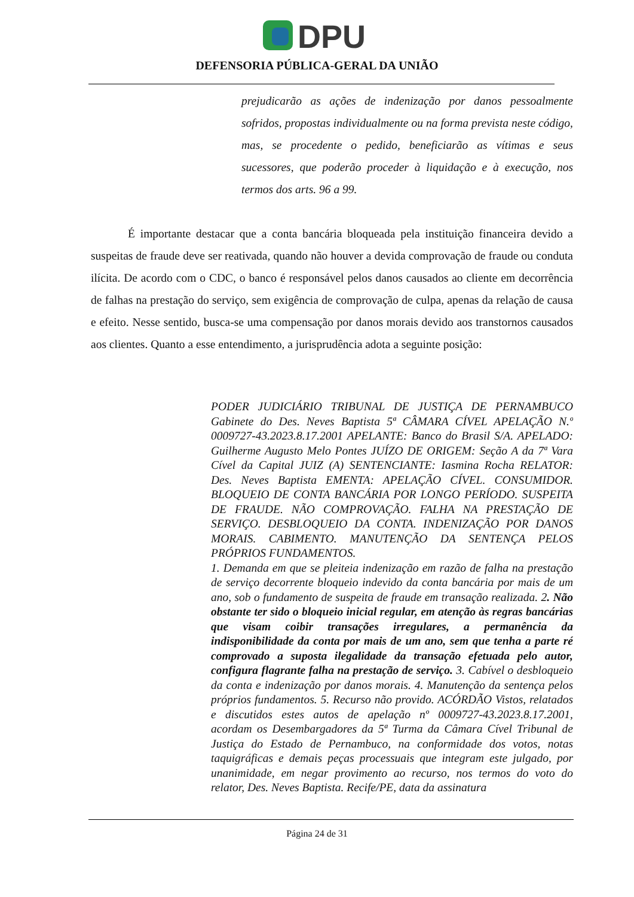DPU
DEFENSORIA PÚBLICA-GERAL DA UNIÃO
prejudicarão as ações de indenização por danos pessoalmente sofridos, propostas individualmente ou na forma prevista neste código, mas, se procedente o pedido, beneficiarão as vítimas e seus sucessores, que poderão proceder à liquidação e à execução, nos termos dos arts. 96 a 99.
É importante destacar que a conta bancária bloqueada pela instituição financeira devido a suspeitas de fraude deve ser reativada, quando não houver a devida comprovação de fraude ou conduta ilícita. De acordo com o CDC, o banco é responsável pelos danos causados ao cliente em decorrência de falhas na prestação do serviço, sem exigência de comprovação de culpa, apenas da relação de causa e efeito. Nesse sentido, busca-se uma compensação por danos morais devido aos transtornos causados aos clientes. Quanto a esse entendimento, a jurisprudência adota a seguinte posição:
PODER JUDICIÁRIO TRIBUNAL DE JUSTIÇA DE PERNAMBUCO Gabinete do Des. Neves Baptista 5ª CÂMARA CÍVEL APELAÇÃO N.º 0009727-43.2023.8.17.2001 APELANTE: Banco do Brasil S/A. APELADO: Guilherme Augusto Melo Pontes JUÍZO DE ORIGEM: Seção A da 7ª Vara Cível da Capital JUIZ (A) SENTENCIANTE: Iasmina Rocha RELATOR: Des. Neves Baptista EMENTA: APELAÇÃO CÍVEL. CONSUMIDOR. BLOQUEIO DE CONTA BANCÁRIA POR LONGO PERÍODO. SUSPEITA DE FRAUDE. NÃO COMPROVAÇÃO. FALHA NA PRESTAÇÃO DE SERVIÇO. DESBLOQUEIO DA CONTA. INDENIZAÇÃO POR DANOS MORAIS. CABIMENTO. MANUTENÇÃO DA SENTENÇA PELOS PRÓPRIOS FUNDAMENTOS.
1. Demanda em que se pleiteia indenização em razão de falha na prestação de serviço decorrente bloqueio indevido da conta bancária por mais de um ano, sob o fundamento de suspeita de fraude em transação realizada. 2. Não obstante ter sido o bloqueio inicial regular, em atenção às regras bancárias que visam coibir transações irregulares, a permanência da indisponibilidade da conta por mais de um ano, sem que tenha a parte ré comprovado a suposta ilegalidade da transação efetuada pelo autor, configura flagrante falha na prestação de serviço. 3. Cabível o desbloqueio da conta e indenização por danos morais. 4. Manutenção da sentença pelos próprios fundamentos. 5. Recurso não provido. ACÓRDÃO Vistos, relatados e discutidos estes autos de apelação nº 0009727-43.2023.8.17.2001, acordam os Desembargadores da 5ª Turma da Câmara Cível Tribunal de Justiça do Estado de Pernambuco, na conformidade dos votos, notas taquigráficas e demais peças processuais que integram este julgado, por unanimidade, em negar provimento ao recurso, nos termos do voto do relator, Des. Neves Baptista. Recife/PE, data da assinatura
Página 24 de 31